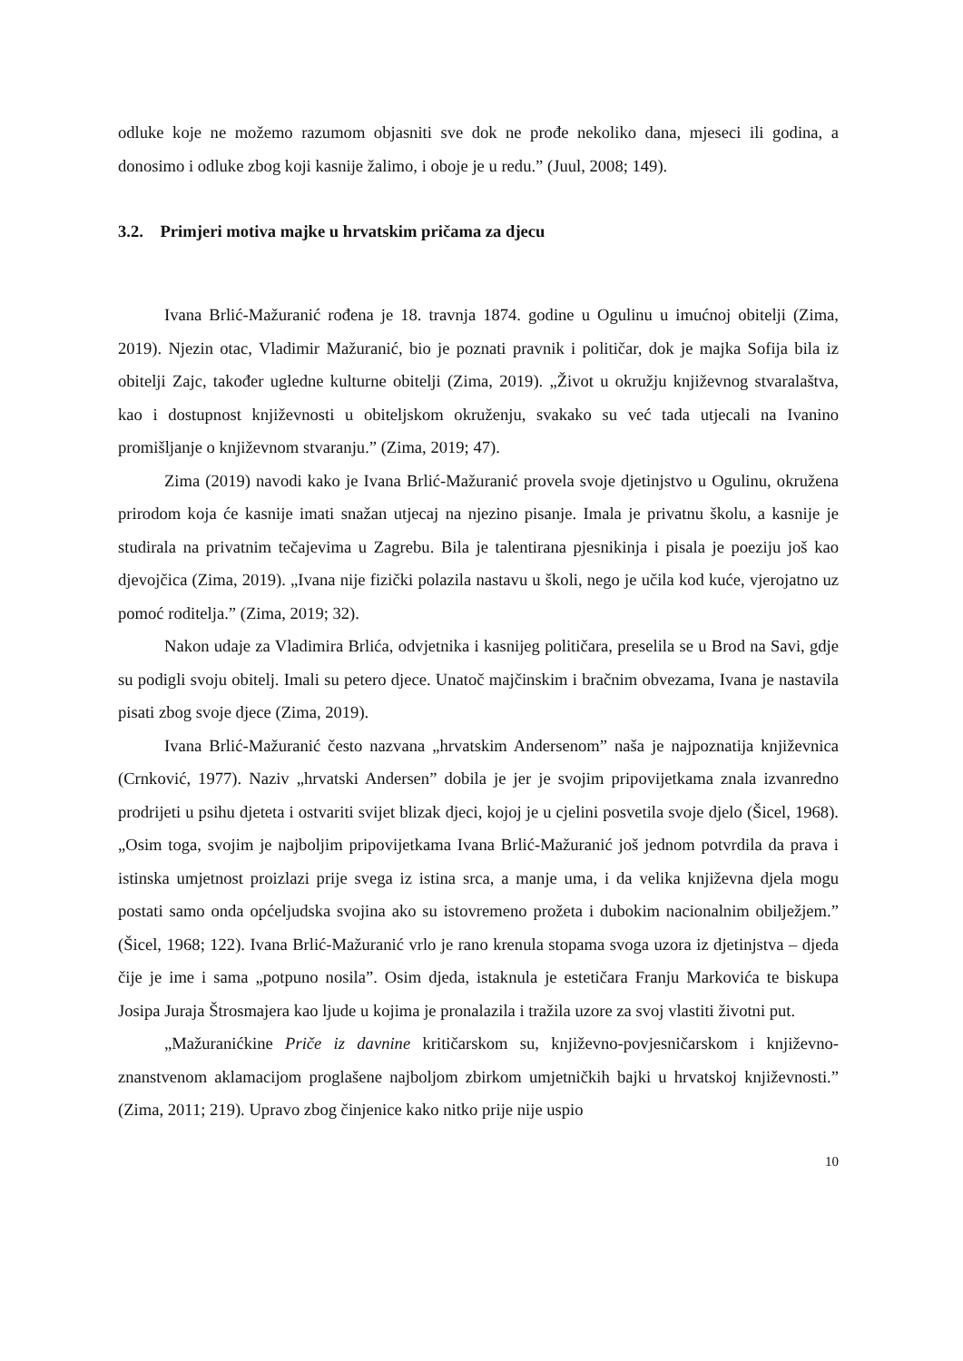odluke koje ne možemo razumom objasniti sve dok ne prođe nekoliko dana, mjeseci ili godina, a donosimo i odluke zbog koji kasnije žalimo, i oboje je u redu.” (Juul, 2008; 149).
3.2. Primjeri motiva majke u hrvatskim pričama za djecu
Ivana Brlić-Mažuranić rođena je 18. travnja 1874. godine u Ogulinu u imućnoj obitelji (Zima, 2019). Njezin otac, Vladimir Mažuranić, bio je poznati pravnik i političar, dok je majka Sofija bila iz obitelji Zajc, također ugledne kulturne obitelji (Zima, 2019). „Život u okružju književnog stvaralaštva, kao i dostupnost književnosti u obiteljskom okruženju, svakako su već tada utjecali na Ivanino promišljanje o književnom stvaranju.” (Zima, 2019; 47).
Zima (2019) navodi kako je Ivana Brlić-Mažuranić provela svoje djetinjstvo u Ogulinu, okružena prirodom koja će kasnije imati snažan utjecaj na njezino pisanje. Imala je privatnu školu, a kasnije je studirala na privatnim tečajevima u Zagrebu. Bila je talentirana pjesnikinja i pisala je poeziju još kao djevojčica (Zima, 2019). „Ivana nije fizički polazila nastavu u školi, nego je učila kod kuće, vjerojatno uz pomoć roditelja.” (Zima, 2019; 32).
Nakon udaje za Vladimira Brlića, odvjetnika i kasnijeg političara, preselila se u Brod na Savi, gdje su podigli svoju obitelj. Imali su petero djece. Unatoč majčinskim i bračnim obvezama, Ivana je nastavila pisati zbog svoje djece (Zima, 2019).
Ivana Brlić-Mažuranić često nazvana „hrvatskim Andersenom” naša je najpoznatija književnica (Crnković, 1977). Naziv „hrvatski Andersen” dobila je jer je svojim pripovijetkama znala izvanredno prodrijeti u psihu djeteta i ostvariti svijet blizak djeci, kojoj je u cjelini posvetila svoje djelo (Šicel, 1968). „Osim toga, svojim je najboljim pripovijetkama Ivana Brlić-Mažuranić još jednom potvrdila da prava i istinska umjetnost proizlazi prije svega iz istina srca, a manje uma, i da velika književna djela mogu postati samo onda općeljudska svojina ako su istovremeno prožeta i dubokim nacionalnim obilježjem.” (Šicel, 1968; 122). Ivana Brlić-Mažuranić vrlo je rano krenula stopama svoga uzora iz djetinjstva – djeda čije je ime i sama „potpuno nosila”. Osim djeda, istaknula je estetičara Franju Markovića te biskupa Josipa Juraja Štrosmajera kao ljude u kojima je pronalazila i tražila uzore za svoj vlastiti životni put.
„Mažuranićkine Priče iz davnine kritičarskom su, književno-povjesničarskom i književno-znanstvenom aklamacijom proglašene najboljom zbirkom umjetničkih bajki u hrvatskoj književnosti.” (Zima, 2011; 219). Upravo zbog činjenice kako nitko prije nije uspio
10